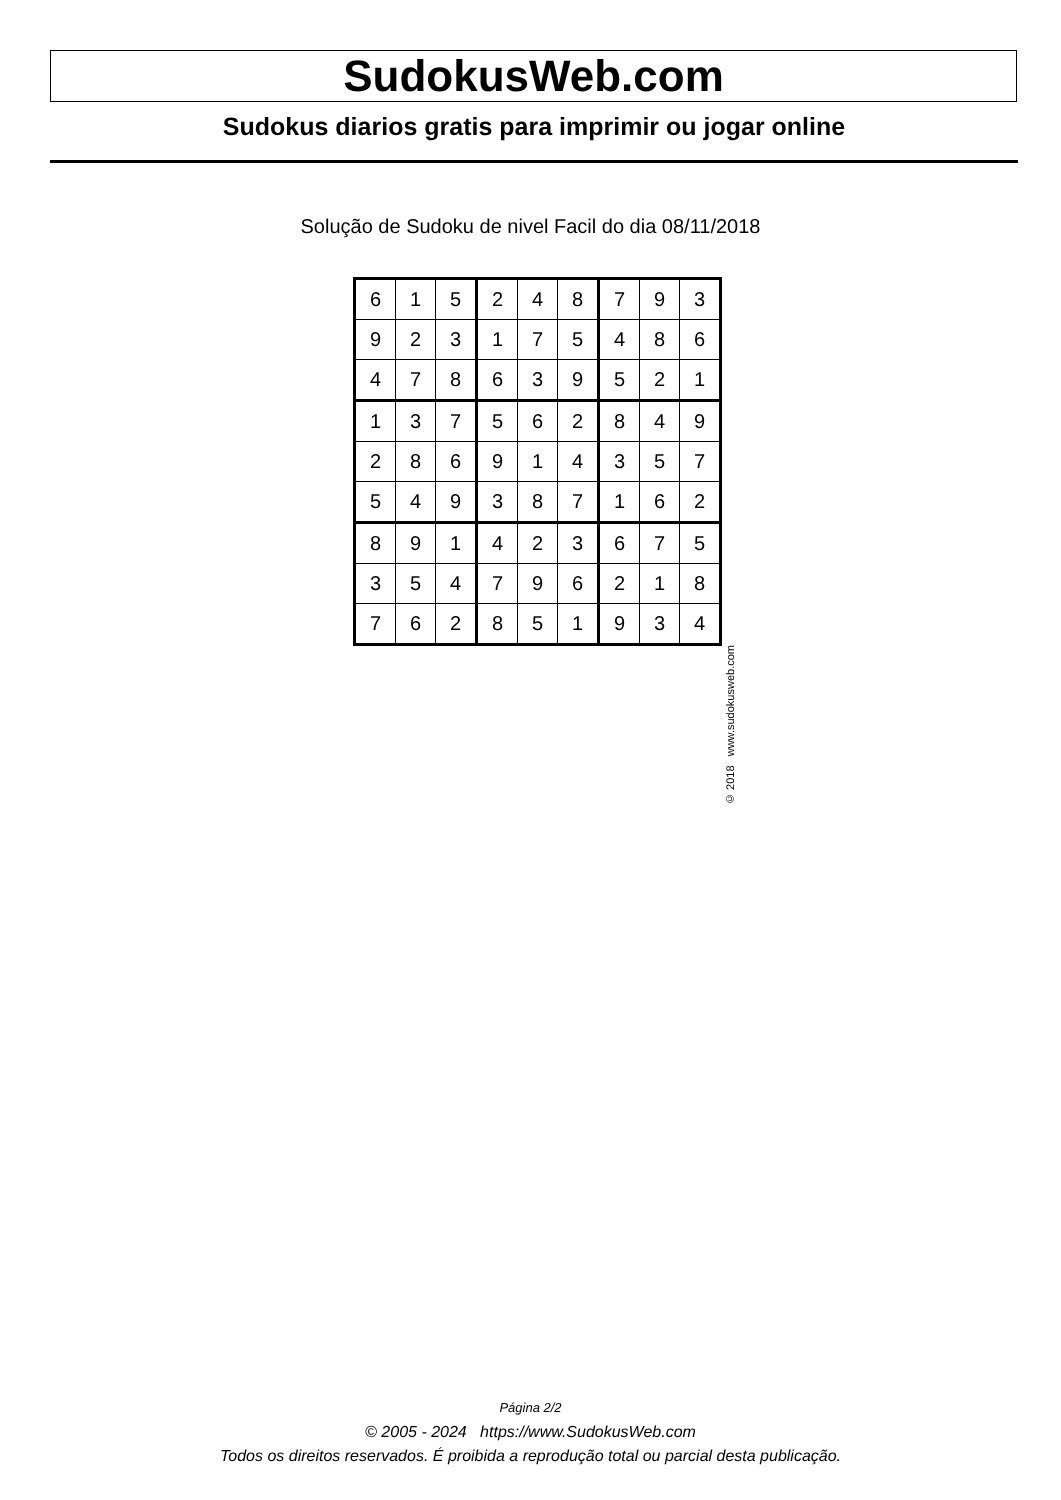SudokusWeb.com
Sudokus diarios gratis para imprimir ou jogar online
Solução de Sudoku de nivel Facil do dia 08/11/2018
| 6 | 1 | 5 | 2 | 4 | 8 | 7 | 9 | 3 |
| 9 | 2 | 3 | 1 | 7 | 5 | 4 | 8 | 6 |
| 4 | 7 | 8 | 6 | 3 | 9 | 5 | 2 | 1 |
| 1 | 3 | 7 | 5 | 6 | 2 | 8 | 4 | 9 |
| 2 | 8 | 6 | 9 | 1 | 4 | 3 | 5 | 7 |
| 5 | 4 | 9 | 3 | 8 | 7 | 1 | 6 | 2 |
| 8 | 9 | 1 | 4 | 2 | 3 | 6 | 7 | 5 |
| 3 | 5 | 4 | 7 | 9 | 6 | 2 | 1 | 8 |
| 7 | 6 | 2 | 8 | 5 | 1 | 9 | 3 | 4 |
© 2018 www.sudokusweb.com
Página 2/2
© 2005 - 2024 https://www.SudokusWeb.com
Todos os direitos reservados. É proibida a reprodução total ou parcial desta publicação.